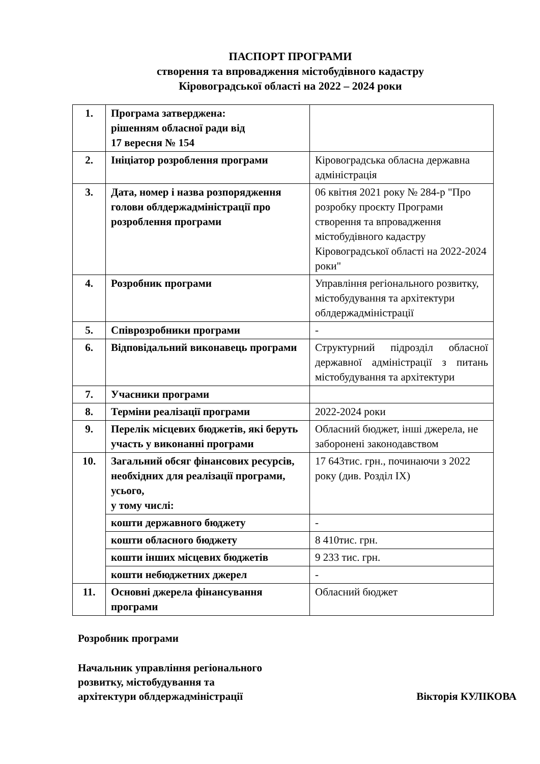ПАСПОРТ ПРОГРАМИ
створення та впровадження містобудівного кадастру
Кіровоградської області на 2022 – 2024 роки
| 1. | Програма затверджена: рішенням обласної ради від 17 вересня № 154 | |
| 2. | Ініціатор розроблення програми | Кіровоградська обласна державна адміністрація |
| 3. | Дата, номер і назва розпорядження голови облдержадміністрації про розроблення програми | 06 квітня 2021 року № 284-р "Про розробку проєкту Програми створення та впровадження містобудівного кадастру Кіровоградської області на 2022-2024 роки" |
| 4. | Розробник програми | Управління регіонального розвитку, містобудування та архітектури облдержадміністрації |
| 5. | Співрозробники програми | - |
| 6. | Відповідальний виконавець програми | Структурний підрозділ обласної державної адміністрації з питань містобудування та архітектури |
| 7. | Учасники програми | |
| 8. | Терміни реалізації програми | 2022-2024 роки |
| 9. | Перелік місцевих бюджетів, які беруть участь у виконанні програми | Обласний бюджет, інші джерела, не заборонені законодавством |
| 10. | Загальний обсяг фінансових ресурсів, необхідних для реалізації програми, усього, у тому числі: | 17 643тис. грн., починаючи з 2022 року (див. Розділ ІХ) |
| | кошти державного бюджету | - |
| | кошти обласного бюджету | 8 410тис. грн. |
| | кошти інших місцевих бюджетів | 9 233 тис. грн. |
| | кошти небюджетних джерел | - |
| 11. | Основні джерела фінансування програми | Обласний бюджет |
Розробник програми
Начальник управління регіонального
розвитку, містобудування та
архітектури облдержадміністрації Вікторія КУЛІКОВА